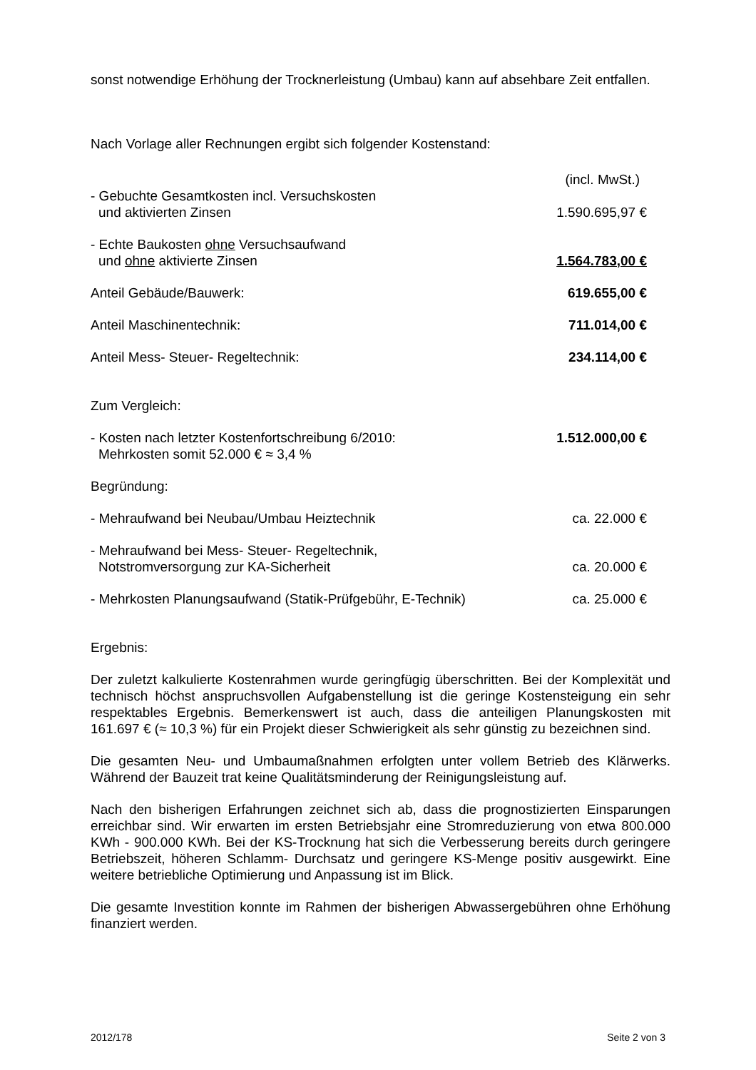sonst notwendige Erhöhung der Trocknerleistung (Umbau) kann auf absehbare Zeit entfallen.
Nach Vorlage aller Rechnungen ergibt sich folgender Kostenstand:
| | (incl. MwSt.) |
| - Gebuchte Gesamtkosten incl. Versuchskosten und aktivierten Zinsen | 1.590.695,97 € |
| - Echte Baukosten ohne Versuchsaufwand und ohne aktivierte Zinsen | 1.564.783,00 € |
| Anteil Gebäude/Bauwerk: | 619.655,00 € |
| Anteil Maschinentechnik: | 711.014,00 € |
| Anteil Mess- Steuer- Regeltechnik: | 234.114,00 € |
| Zum Vergleich: | |
| - Kosten nach letzter Kostenfortschreibung 6/2010: | 1.512.000,00 € |
| Mehrkosten somit 52.000 € ≈ 3,4 % | |
| Begründung: | |
| - Mehraufwand bei Neubau/Umbau Heiztechnik | ca. 22.000 € |
| - Mehraufwand bei Mess- Steuer- Regeltechnik, Notstromversorgung zur KA-Sicherheit | ca. 20.000 € |
| - Mehrkosten Planungsaufwand (Statik-Prüfgebühr, E-Technik) | ca. 25.000 € |
Ergebnis:
Der zuletzt kalkulierte Kostenrahmen wurde geringfügig überschritten. Bei der Komplexität und technisch höchst anspruchsvollen Aufgabenstellung ist die geringe Kostensteigung ein sehr respektables Ergebnis. Bemerkenswert ist auch, dass die anteiligen Planungskosten mit 161.697 € (≈ 10,3 %) für ein Projekt dieser Schwierigkeit als sehr günstig zu bezeichnen sind.
Die gesamten Neu- und Umbaumaßnahmen erfolgten unter vollem Betrieb des Klärwerks. Während der Bauzeit trat keine Qualitätsminderung der Reinigungsleistung auf.
Nach den bisherigen Erfahrungen zeichnet sich ab, dass die prognostizierten Einsparungen erreichbar sind. Wir erwarten im ersten Betriebsjahr eine Stromreduzierung von etwa 800.000 KWh - 900.000 KWh. Bei der KS-Trocknung hat sich die Verbesserung bereits durch geringere Betriebszeit, höheren Schlamm- Durchsatz und geringere KS-Menge positiv ausgewirkt. Eine weitere betriebliche Optimierung und Anpassung ist im Blick.
Die gesamte Investition konnte im Rahmen der bisherigen Abwassergebühren ohne Erhöhung finanziert werden.
2012/178 Seite 2 von 3